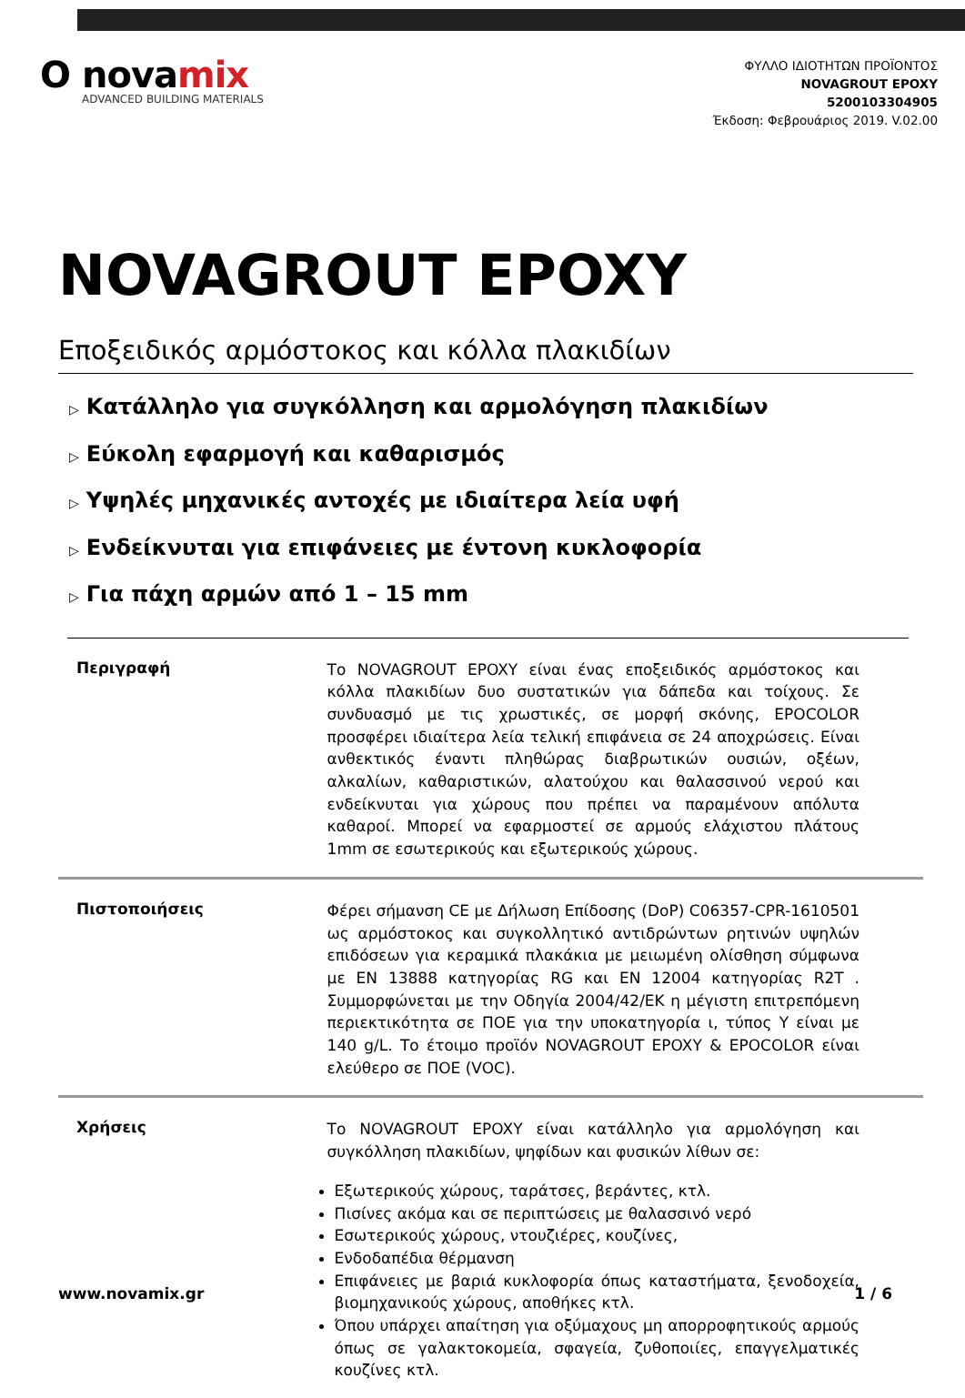O novamix
ADVANCED BUILDING MATERIALS
ΦΥΛΛΟ ΙΔΙΟΤΗΤΩΝ ΠΡΟΪΟΝΤΟΣ
NOVAGROUT EPOXY
5200103304905
Έκδοση: Φεβρουάριος 2019. V.02.00
NOVAGROUT EPOXY
Εποξειδικός αρμόστοκος και κόλλα πλακιδίων
▷ Κατάλληλο για συγκόλληση και αρμολόγηση πλακιδίων
▷ Εύκολη εφαρμογή και καθαρισμός
▷ Υψηλές μηχανικές αντοχές με ιδιαίτερα λεία υφή
▷ Ενδείκνυται για επιφάνειες με έντονη κυκλοφορία
▷ Για πάχη αρμών από 1 – 15 mm
Περιγραφή
Το NOVAGROUT EPOXY είναι ένας εποξειδικός αρμόστοκος και κόλλα πλακιδίων δυο συστατικών για δάπεδα και τοίχους. Σε συνδυασμό με τις χρωστικές, σε μορφή σκόνης, EPOCOLOR προσφέρει ιδιαίτερα λεία τελική επιφάνεια σε 24 αποχρώσεις. Είναι ανθεκτικός έναντι πληθώρας διαβρωτικών ουσιών, οξέων, αλκαλίων, καθαριστικών, αλατούχου και θαλασσινού νερού και ενδείκνυται για χώρους που πρέπει να παραμένουν απόλυτα καθαροί. Μπορεί να εφαρμοστεί σε αρμούς ελάχιστου πλάτους 1mm σε εσωτερικούς και εξωτερικούς χώρους.
Πιστοποιήσεις
Φέρει σήμανση CE με Δήλωση Επίδοσης (DoP) C06357-CPR-1610501 ως αρμόστοκος και συγκολλητικό αντιδρώντων ρητινών υψηλών επιδόσεων για κεραμικά πλακάκια με μειωμένη ολίσθηση σύμφωνα με EN 13888 κατηγορίας RG και EN 12004 κατηγορίας R2T . Συμμορφώνεται με την Οδηγία 2004/42/ΕΚ η μέγιστη επιτρεπόμενη περιεκτικότητα σε ΠΟΕ για την υποκατηγορία ι, τύπος Υ είναι με 140 g/L. Το έτοιμο προϊόν NOVAGROUT EPOXY & EPOCOLOR είναι ελεύθερο σε ΠΟΕ (VOC).
Χρήσεις
Το NOVAGROUT EPOXY είναι κατάλληλο για αρμολόγηση και συγκόλληση πλακιδίων, ψηφίδων και φυσικών λίθων σε:
Εξωτερικούς χώρους, ταράτσες, βεράντες, κτλ.
Πισίνες ακόμα και σε περιπτώσεις με θαλασσινό νερό
Εσωτερικούς χώρους, ντουζιέρες, κουζίνες,
Ενδοδαπέδια θέρμανση
Επιφάνειες με βαριά κυκλοφορία όπως καταστήματα, ξενοδοχεία, βιομηχανικούς χώρους, αποθήκες κτλ.
Όπου υπάρχει απαίτηση για οξύμαχους μη απορροφητικούς αρμούς όπως σε γαλακτοκομεία, σφαγεία, ζυθοποιίες, επαγγελματικές κουζίνες κτλ.
www.novamix.gr 1 / 6